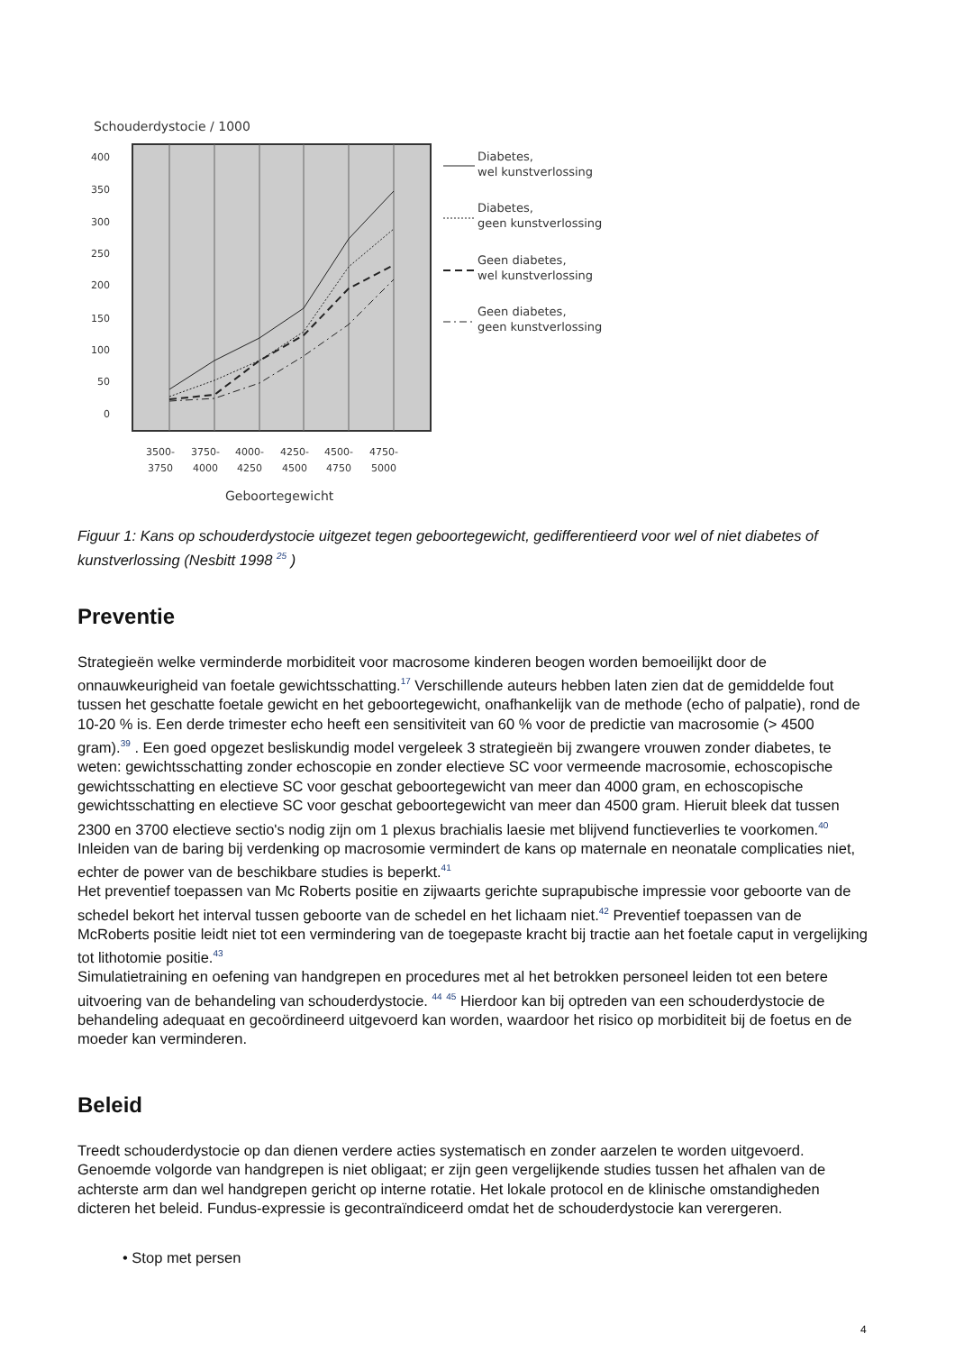Schouderdystocie / 1000
400
350
300
250
200
150
100
50
0
3500-
3750
3750-
4000
4000-
4250
4250-
4500
4500-
4750
4750-
5000
Geboortegewicht
Diabetes,
wel kunstverlossing
Diabetes,
geen kunstverlossing
Geen diabetes,
wel kunstverlossing
Geen diabetes,
geen kunstverlossing
Figuur 1: Kans op schouderdystocie uitgezet tegen geboortegewicht, gedifferentieerd voor wel of niet diabetes of kunstverlossing (Nesbitt 1998 <sup>25</sup> )
Preventie
Strategieën welke verminderde morbiditeit voor macrosome kinderen beogen worden bemoeilijkt door de onnauwkeurigheid van foetale gewichtsschatting.<sup>17</sup> Verschillende auteurs hebben laten zien dat de gemiddelde fout tussen het geschatte foetale gewicht en het geboortegewicht, onafhankelijk van de methode (echo of palpatie), rond de 10-20 % is. Een derde trimester echo heeft een sensitiviteit van 60 % voor de predictie van macrosomie (> 4500 gram).<sup>39</sup> . Een goed opgezet besliskundig model vergeleek 3 strategieën bij zwangere vrouwen zonder diabetes, te weten: gewichtsschatting zonder echoscopie en zonder electieve SC voor vermeende macrosomie, echoscopische gewichtsschatting en electieve SC voor geschat geboortegewicht van meer dan 4000 gram, en echoscopische gewichtsschatting en electieve SC voor geschat geboortegewicht van meer dan 4500 gram. Hieruit bleek dat tussen 2300 en 3700 electieve sectio's nodig zijn om 1 plexus brachialis laesie met blijvend functieverlies te voorkomen.<sup>40</sup>
Inleiden van de baring bij verdenking op macrosomie vermindert de kans op maternale en neonatale complicaties niet, echter de power van de beschikbare studies is beperkt.<sup>41</sup>
Het preventief toepassen van Mc Roberts positie en zijwaarts gerichte suprapubische impressie voor geboorte van de schedel bekort het interval tussen geboorte van de schedel en het lichaam niet.<sup>42</sup> Preventief toepassen van de McRoberts positie leidt niet tot een vermindering van de toegepaste kracht bij tractie aan het foetale caput in vergelijking tot lithotomie positie.<sup>43</sup>
Simulatietraining en oefening van handgrepen en procedures met al het betrokken personeel leiden tot een betere uitvoering van de behandeling van schouderdystocie. <sup>44</sup> <sup>45</sup> Hierdoor kan bij optreden van een schouderdystocie de behandeling adequaat en gecoördineerd uitgevoerd kan worden, waardoor het risico op morbiditeit bij de foetus en de moeder kan verminderen.
Beleid
Treedt schouderdystocie op dan dienen verdere acties systematisch en zonder aarzelen te worden uitgevoerd. Genoemde volgorde van handgrepen is niet obligaat; er zijn geen vergelijkende studies tussen het afhalen van de achterste arm dan wel handgrepen gericht op interne rotatie. Het lokale protocol en de klinische omstandigheden dicteren het beleid. Fundus-expressie is gecontraïndiceerd omdat het de schouderdystocie kan verergeren.
• Stop met persen
4